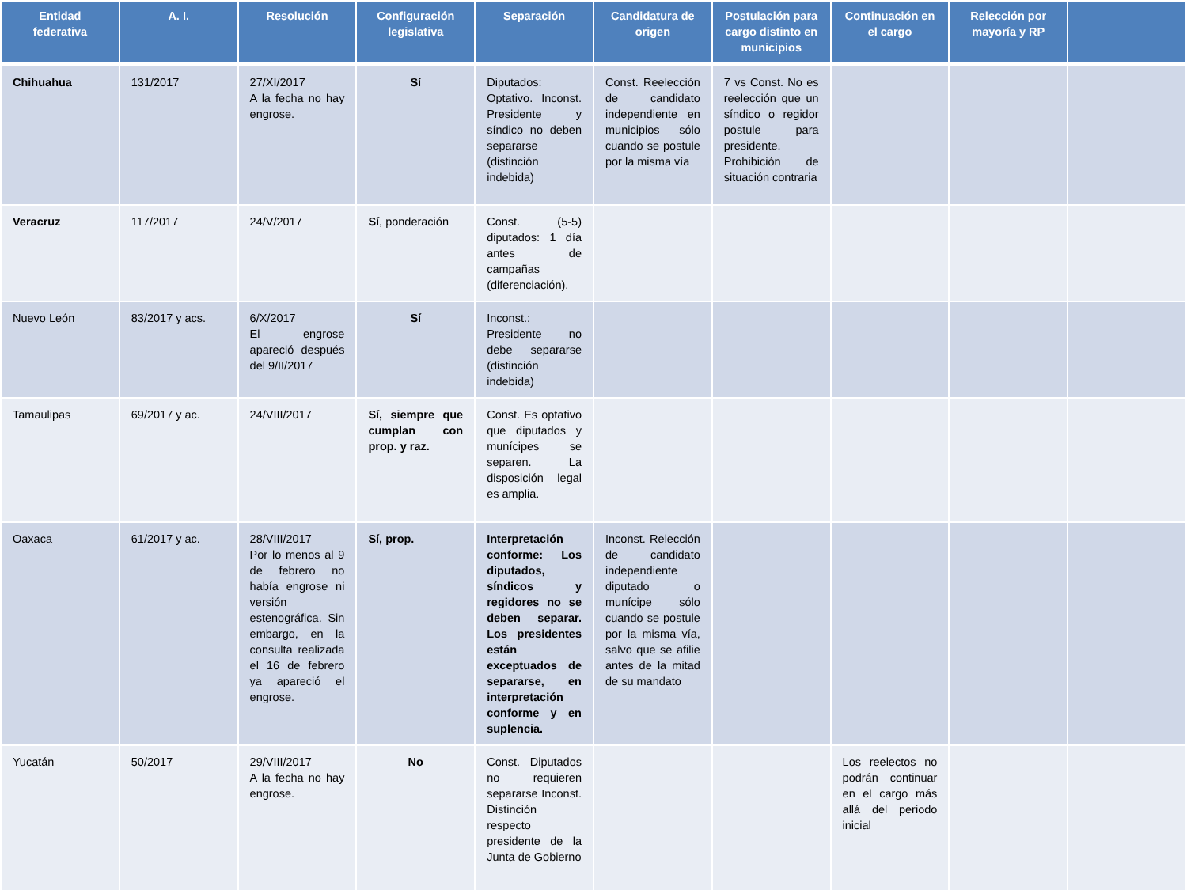| Entidad federativa | A. I. | Resolución | Configuración legislativa | Separación | Candidatura de origen | Postulación para cargo distinto en municipios | Continuación en el cargo | Relección por mayoría y RP | |
| --- | --- | --- | --- | --- | --- | --- | --- | --- | --- |
| Chihuahua | 131/2017 | 27/XI/2017 A la fecha no hay engrose. | Sí | Diputados: Optativo. Inconst. Presidente y síndico no deben separarse (distinción indebida) | Const. Reelección de candidato independiente en municipios sólo cuando se postule por la misma vía | 7 vs Const. No es reelección que un síndico o regidor postule para presidente. Prohibición de situación contraria | | | |
| Veracruz | 117/2017 | 24/V/2017 | Sí , ponderación | Const. (5-5) diputados: 1 día antes de campañas (diferenciación). | | | | | |
| Nuevo León | 83/2017 y acs. | 6/X/2017 El engrose apareció después del 9/II/2017 | Sí | Inconst.: Presidente no debe separarse (distinción indebida) | | | | | |
| Tamaulipas | 69/2017 y ac. | 24/VIII/2017 | Sí, siempre que cumplan con prop. y raz. | Const. Es optativo que diputados y munícipes se separen. La disposición legal es amplia. | | | | | |
| Oaxaca | 61/2017 y ac. | 28/VIII/2017 Por lo menos al 9 de febrero no había engrose ni versión estenográfica. Sin embargo, en la consulta realizada el 16 de febrero ya apareció el engrose. | Sí, prop. | Interpretación conforme: Los diputados, síndicos y regidores no se deben separar. Los presidentes están exceptuados de separarse, en interpretación conforme y en suplencia. | Inconst. Relección de candidato independiente diputado o munícipe sólo cuando se postule por la misma vía, salvo que se afilie antes de la mitad de su mandato | | | | |
| Yucatán | 50/2017 | 29/VIII/2017 A la fecha no hay engrose. | No | Const. Diputados no requieren separarse Inconst. Distinción respecto presidente de la Junta de Gobierno | | | Los reelectos no podrán continuar en el cargo más allá del periodo inicial | | |